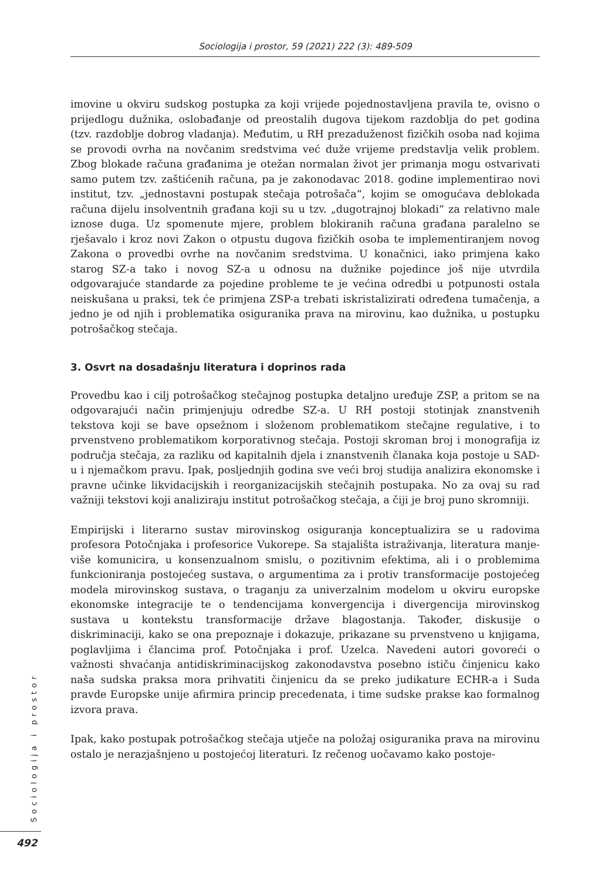Sociologija i prostor, 59 (2021) 222 (3): 489-509
imovine u okviru sudskog postupka za koji vrijede pojednostavljena pravila te, ovisno o prijedlogu dužnika, oslobađanje od preostalih dugova tijekom razdoblja do pet godina (tzv. razdoblje dobrog vladanja). Međutim, u RH prezaduženost fizičkih osoba nad kojima se provodi ovrha na novčanim sredstvima već duže vrijeme predstavlja velik problem. Zbog blokade računa građanima je otežan normalan život jer primanja mogu ostvarivati samo putem tzv. zaštićenih računa, pa je zakonodavac 2018. godine implementirao novi institut, tzv. „jednostavni postupak stečaja potrošača“, kojim se omogućava deblokada računa dijelu insolventnih građana koji su u tzv. „dugotrajnoj blokadi“ za relativno male iznose duga. Uz spomenute mjere, problem blokiranih računa građana paralelno se rješavalo i kroz novi Zakon o otpustu dugova fizičkih osoba te implementiranjem novog Zakona o provedbi ovrhe na novčanim sredstvima. U konačnici, iako primjena kako starog SZ-a tako i novog SZ-a u odnosu na dužnike pojedince još nije utvrdila odgovarajuće standarde za pojedine probleme te je većina odredbi u potpunosti ostala neiskušana u praksi, tek će primjena ZSP-a trebati iskristalizirati određena tumačenja, a jedno je od njih i problematika osiguranika prava na mirovinu, kao dužnika, u postupku potrošačkog stečaja.
3. Osvrt na dosadašnju literatura i doprinos rada
Provedbu kao i cilj potrošačkog stečajnog postupka detaljno uređuje ZSP, a pritom se na odgovarajući način primjenjuju odredbe SZ-a. U RH postoji stotinjak znanstvenih tekstova koji se bave opsežnom i složenom problematikom stečajne regulative, i to prvenstveno problematikom korporativnog stečaja. Postoji skroman broj i monografija iz područja stečaja, za razliku od kapitalnih djela i znanstvenih članaka koja postoje u SAD-u i njemačkom pravu. Ipak, posljednjih godina sve veći broj studija analizira ekonomske i pravne učinke likvidacijskih i reorganizacijskih stečajnih postupaka. No za ovaj su rad važniji tekstovi koji analiziraju institut potrošačkog stečaja, a čiji je broj puno skromniji.
Empirijski i literarno sustav mirovinskog osiguranja konceptualizira se u radovima profesora Potočnjaka i profesorice Vukorepe. Sa stajališta istraživanja, literatura manje-više komunicira, u konsenzualnom smislu, o pozitivnim efektima, ali i o problemima funkcioniranja postojećeg sustava, o argumentima za i protiv transformacije postojećeg modela mirovinskog sustava, o traganju za univerzalnim modelom u okviru europske ekonomske integracije te o tendencijama konvergencija i divergencija mirovinskog sustava u kontekstu transformacije države blagostanja. Također, diskusije o diskriminaciji, kako se ona prepoznaje i dokazuje, prikazane su prvenstveno u knjigama, poglavljima i člancima prof. Potočnjaka i prof. Uzelca. Navedeni autori govoreći o važnosti shvaćanja antidiskriminacijskog zakonodavstva posebno ističu činjenicu kako naša sudska praksa mora prihvatiti činjenicu da se preko judikature ECHR-a i Suda pravde Europske unije afirmira princip precedenata, i time sudske prakse kao formalnog izvora prava.
Ipak, kako postupak potrošačkog stečaja utječe na položaj osiguranika prava na mirovinu ostalo je nerazjašnjeno u postojećoj literaturi. Iz rečenog uočavamo kako postoje-
Sociologija i prostor
492